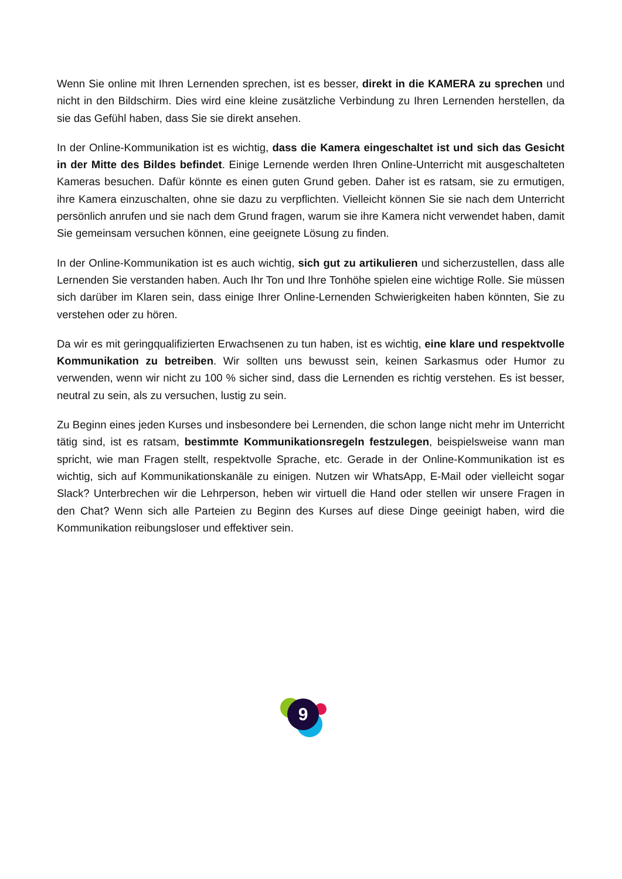Wenn Sie online mit Ihren Lernenden sprechen, ist es besser, direkt in die KAMERA zu sprechen und nicht in den Bildschirm. Dies wird eine kleine zusätzliche Verbindung zu Ihren Lernenden herstellen, da sie das Gefühl haben, dass Sie sie direkt ansehen.
In der Online-Kommunikation ist es wichtig, dass die Kamera eingeschaltet ist und sich das Gesicht in der Mitte des Bildes befindet. Einige Lernende werden Ihren Online-Unterricht mit ausgeschalteten Kameras besuchen. Dafür könnte es einen guten Grund geben. Daher ist es ratsam, sie zu ermutigen, ihre Kamera einzuschalten, ohne sie dazu zu verpflichten. Vielleicht können Sie sie nach dem Unterricht persönlich anrufen und sie nach dem Grund fragen, warum sie ihre Kamera nicht verwendet haben, damit Sie gemeinsam versuchen können, eine geeignete Lösung zu finden.
In der Online-Kommunikation ist es auch wichtig, sich gut zu artikulieren und sicherzustellen, dass alle Lernenden Sie verstanden haben. Auch Ihr Ton und Ihre Tonhöhe spielen eine wichtige Rolle. Sie müssen sich darüber im Klaren sein, dass einige Ihrer Online-Lernenden Schwierigkeiten haben könnten, Sie zu verstehen oder zu hören.
Da wir es mit geringqualifizierten Erwachsenen zu tun haben, ist es wichtig, eine klare und respektvolle Kommunikation zu betreiben. Wir sollten uns bewusst sein, keinen Sarkasmus oder Humor zu verwenden, wenn wir nicht zu 100 % sicher sind, dass die Lernenden es richtig verstehen. Es ist besser, neutral zu sein, als zu versuchen, lustig zu sein.
Zu Beginn eines jeden Kurses und insbesondere bei Lernenden, die schon lange nicht mehr im Unterricht tätig sind, ist es ratsam, bestimmte Kommunikationsregeln festzulegen, beispielsweise wann man spricht, wie man Fragen stellt, respektvolle Sprache, etc. Gerade in der Online-Kommunikation ist es wichtig, sich auf Kommunikationskanäle zu einigen. Nutzen wir WhatsApp, E-Mail oder vielleicht sogar Slack? Unterbrechen wir die Lehrperson, heben wir virtuell die Hand oder stellen wir unsere Fragen in den Chat? Wenn sich alle Parteien zu Beginn des Kurses auf diese Dinge geeinigt haben, wird die Kommunikation reibungsloser und effektiver sein.
9